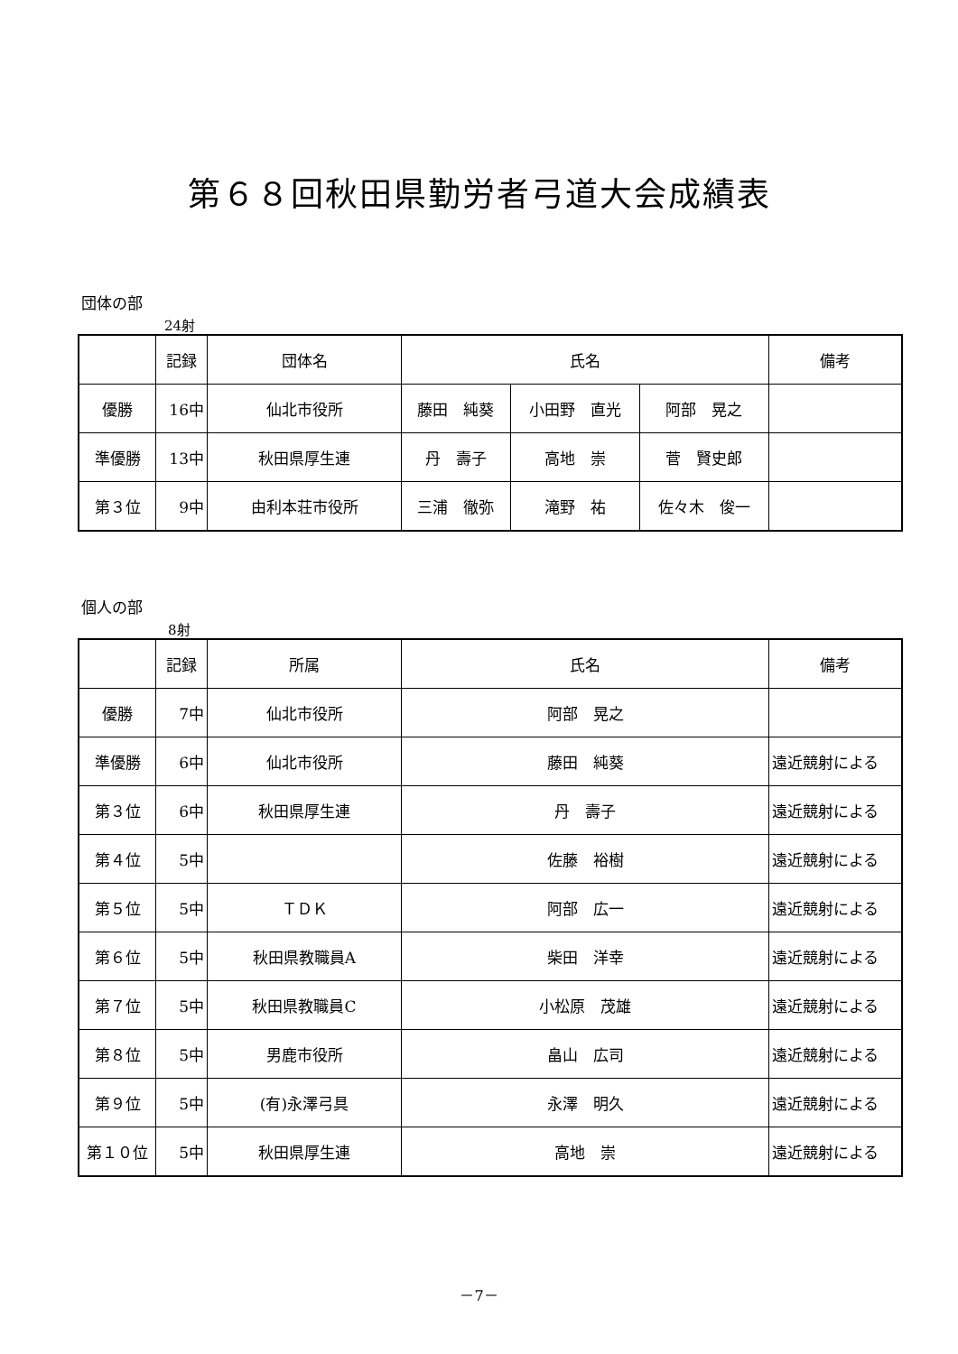第６８回秋田県勤労者弓道大会成績表
団体の部
24射
| | 記録 | 団体名 | 氏名 | | | 備考 |
| --- | --- | --- | --- | --- | --- | --- |
| 優勝 | 16中 | 仙北市役所 | 藤田 純葵 | 小田野 直光 | 阿部 晃之 | |
| 準優勝 | 13中 | 秋田県厚生連 | 丹 壽子 | 高地 崇 | 菅 賢史郎 | |
| 第３位 | 9中 | 由利本荘市役所 | 三浦 徹弥 | 滝野 祐 | 佐々木 俊一 | |
個人の部
8射
| | 記録 | 所属 | 氏名 | 備考 |
| --- | --- | --- | --- | --- |
| 優勝 | 7中 | 仙北市役所 | 阿部 晃之 | |
| 準優勝 | 6中 | 仙北市役所 | 藤田 純葵 | 遠近競射による |
| 第３位 | 6中 | 秋田県厚生連 | 丹 壽子 | 遠近競射による |
| 第４位 | 5中 | | 佐藤 裕樹 | 遠近競射による |
| 第５位 | 5中 | ＴＤＫ | 阿部 広一 | 遠近競射による |
| 第６位 | 5中 | 秋田県教職員A | 柴田 洋幸 | 遠近競射による |
| 第７位 | 5中 | 秋田県教職員C | 小松原 茂雄 | 遠近競射による |
| 第８位 | 5中 | 男鹿市役所 | 畠山 広司 | 遠近競射による |
| 第９位 | 5中 | (有)永澤弓具 | 永澤 明久 | 遠近競射による |
| 第１０位 | 5中 | 秋田県厚生連 | 高地 崇 | 遠近競射による |
－7－